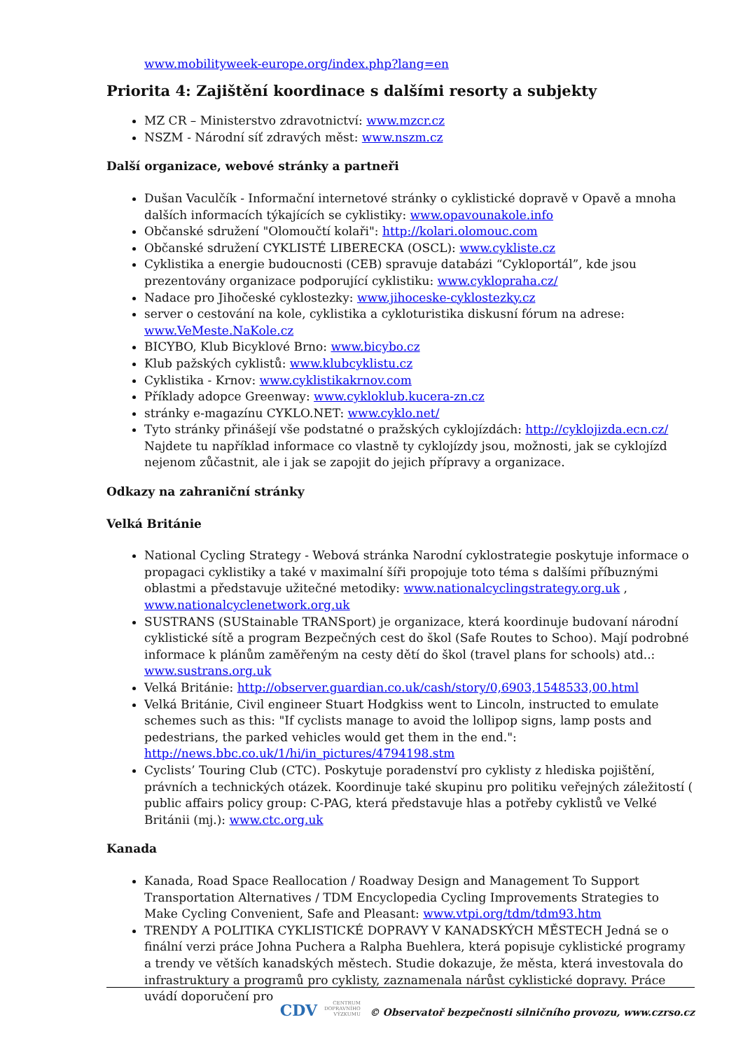www.mobilityweek-europe.org/index.php?lang=en
Priorita 4: Zajištění koordinace s dalšími resorty a subjekty
MZ CR – Ministerstvo zdravotnictví: www.mzcr.cz
NSZM - Národní síť zdravých měst: www.nszm.cz
Další organizace, webové stránky a partneři
Dušan Vaculčík - Informační internetové stránky o cyklistické dopravě v Opavě a mnoha dalších informacích týkajících se cyklistiky: www.opavounakole.info
Občanské sdružení "Olomoučtí kolaři": http://kolari.olomouc.com
Občanské sdružení CYKLISTÉ LIBERECKA (OSCL): www.cykliste.cz
Cyklistika a energie budoucnosti (CEB) spravuje databázi “Cykloportál”, kde jsou prezentovány organizace podporující cyklistiku: www.cyklopraha.cz/
Nadace pro Jihočeské cyklostezky: www.jihoceske-cyklostezky.cz
server o cestování na kole, cyklistika a cykloturistika diskusní fórum na adrese: www.VeMeste.NaKole.cz
BICYBO, Klub Bicyklové Brno: www.bicybo.cz
Klub pažských cyklistů: www.klubcyklistu.cz
Cyklistika - Krnov: www.cyklistikakrnov.com
Příklady adopce Greenway: www.cykloklub.kucera-zn.cz
stránky e-magazínu CYKLO.NET: www.cyklo.net/
Tyto stránky přinášejí vše podstatné o pražských cyklojízdách: http://cyklojizda.ecn.cz/ Najdete tu například informace co vlastně ty cyklojízdy jsou, možnosti, jak se cyklojízd nejenom zůčastnit, ale i jak se zapojit do jejich přípravy a organizace.
Odkazy na zahraniční stránky
Velká Británie
National Cycling Strategy - Webová stránka Narodní cyklostrategie poskytuje informace o propagaci cyklistiky a také v maximalní šíři propojuje toto téma s dalšími příbuznými oblastmi a představuje užitečné metodiky: www.nationalcyclingstrategy.org.uk , www.nationalcyclenetwork.org.uk
SUSTRANS (SUStainable TRANSport) je organizace, která koordinuje budovaní národní cyklistické sítě a program Bezpečných cest do škol (Safe Routes to Schoo). Mají podrobné informace k plánům zaměřeným na cesty dětí do škol (travel plans for schools) atd..: www.sustrans.org.uk
Velká Británie: http://observer.guardian.co.uk/cash/story/0,6903,1548533,00.html
Velká Británie, Civil engineer Stuart Hodgkiss went to Lincoln, instructed to emulate schemes such as this: "If cyclists manage to avoid the lollipop signs, lamp posts and pedestrians, the parked vehicles would get them in the end.": http://news.bbc.co.uk/1/hi/in_pictures/4794198.stm
Cyclists’ Touring Club (CTC). Poskytuje poradenství pro cyklisty z hlediska pojištění, právních a technických otázek. Koordinuje také skupinu pro politiku veřejných záležitostí ( public affairs policy group: C-PAG, která představuje hlas a potřeby cyklistů ve Velké Británii (mj.): www.ctc.org.uk
Kanada
Kanada, Road Space Reallocation / Roadway Design and Management To Support Transportation Alternatives / TDM Encyclopedia Cycling Improvements Strategies to Make Cycling Convenient, Safe and Pleasant: www.vtpi.org/tdm/tdm93.htm
TRENDY A POLITIKA CYKLISTICKÉ DOPRAVY V KANADSKÝCH MĚSTECH Jedná se o finální verzi práce Johna Puchera a Ralpha Buehlera, která popisuje cyklistické programy a trendy ve větších kanadských městech. Studie dokazuje, že města, která investovala do infrastruktury a programů pro cyklisty, zaznamenala nárůst cyklistické dopravy. Práce uvádí doporučení pro
CDV CENTRUM
DOPRAVNÍHO
VÝZKUMU © Observatoř bezpečnosti silničního provozu, www.czrso.cz